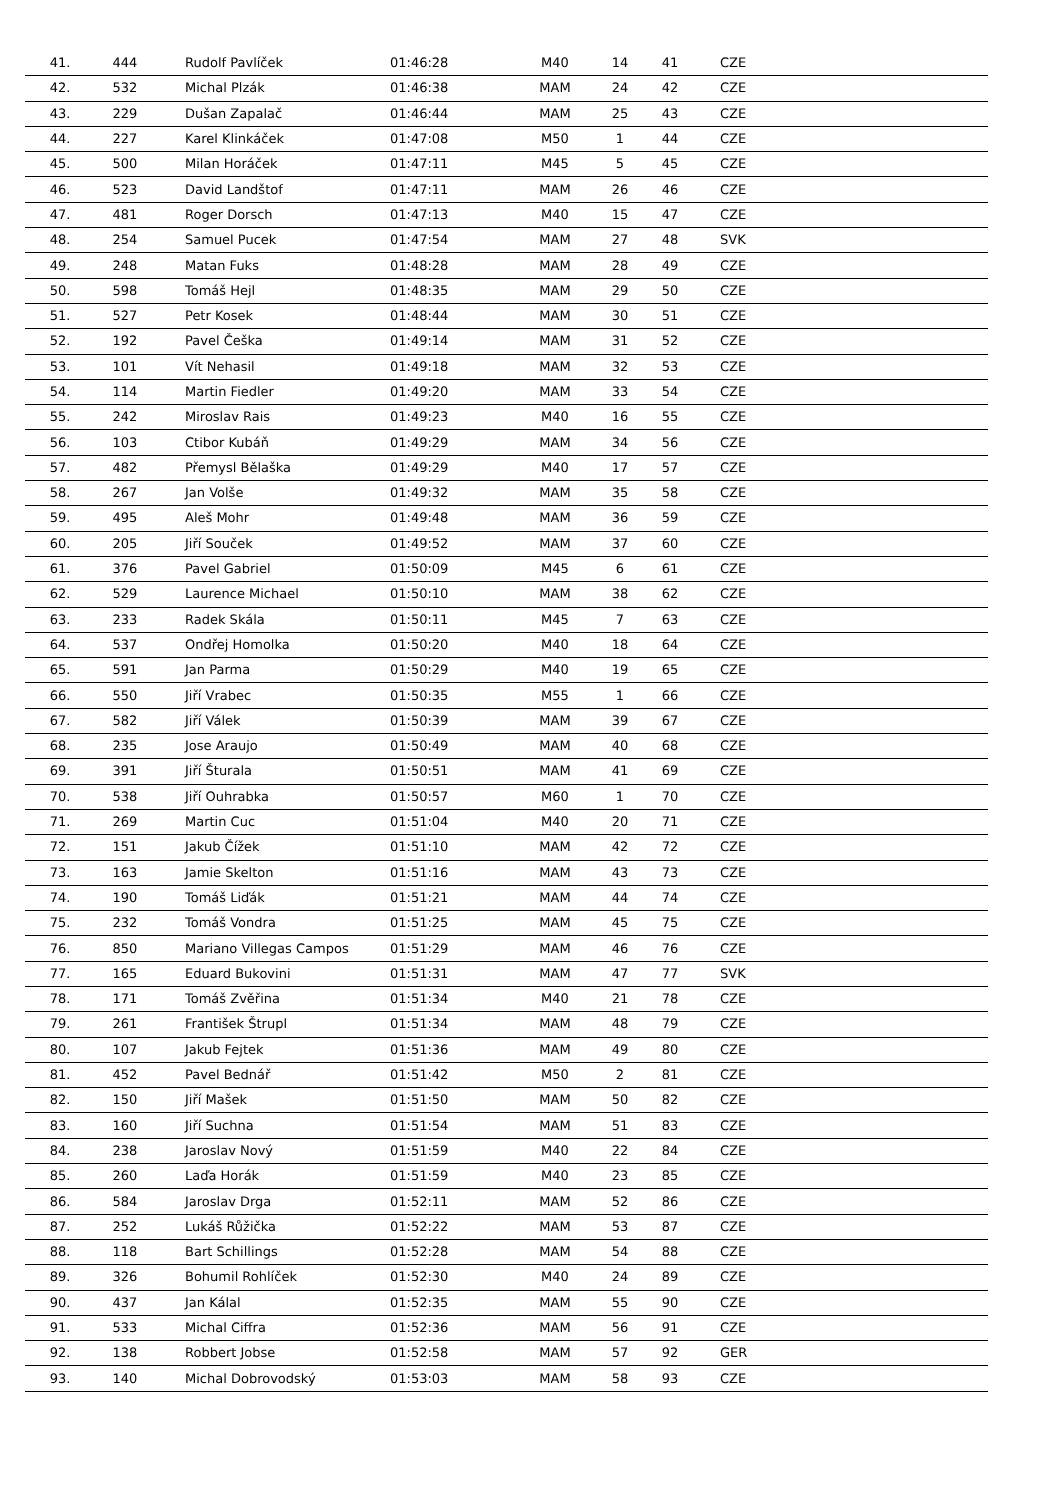| 41. | 444 | Rudolf Pavlíček | 01:46:28 | M40 | 14 | 41 | CZE |
| 42. | 532 | Michal Plzák | 01:46:38 | MAM | 24 | 42 | CZE |
| 43. | 229 | Dušan Zapalač | 01:46:44 | MAM | 25 | 43 | CZE |
| 44. | 227 | Karel Klinkáček | 01:47:08 | M50 | 1 | 44 | CZE |
| 45. | 500 | Milan Horáček | 01:47:11 | M45 | 5 | 45 | CZE |
| 46. | 523 | David Landštof | 01:47:11 | MAM | 26 | 46 | CZE |
| 47. | 481 | Roger Dorsch | 01:47:13 | M40 | 15 | 47 | CZE |
| 48. | 254 | Samuel Pucek | 01:47:54 | MAM | 27 | 48 | SVK |
| 49. | 248 | Matan Fuks | 01:48:28 | MAM | 28 | 49 | CZE |
| 50. | 598 | Tomáš Hejl | 01:48:35 | MAM | 29 | 50 | CZE |
| 51. | 527 | Petr Kosek | 01:48:44 | MAM | 30 | 51 | CZE |
| 52. | 192 | Pavel Češka | 01:49:14 | MAM | 31 | 52 | CZE |
| 53. | 101 | Vít Nehasil | 01:49:18 | MAM | 32 | 53 | CZE |
| 54. | 114 | Martin Fiedler | 01:49:20 | MAM | 33 | 54 | CZE |
| 55. | 242 | Miroslav Rais | 01:49:23 | M40 | 16 | 55 | CZE |
| 56. | 103 | Ctibor Kubáň | 01:49:29 | MAM | 34 | 56 | CZE |
| 57. | 482 | Přemysl Bělaška | 01:49:29 | M40 | 17 | 57 | CZE |
| 58. | 267 | Jan Volše | 01:49:32 | MAM | 35 | 58 | CZE |
| 59. | 495 | Aleš Mohr | 01:49:48 | MAM | 36 | 59 | CZE |
| 60. | 205 | Jiří Souček | 01:49:52 | MAM | 37 | 60 | CZE |
| 61. | 376 | Pavel Gabriel | 01:50:09 | M45 | 6 | 61 | CZE |
| 62. | 529 | Laurence Michael | 01:50:10 | MAM | 38 | 62 | CZE |
| 63. | 233 | Radek Skála | 01:50:11 | M45 | 7 | 63 | CZE |
| 64. | 537 | Ondřej Homolka | 01:50:20 | M40 | 18 | 64 | CZE |
| 65. | 591 | Jan Parma | 01:50:29 | M40 | 19 | 65 | CZE |
| 66. | 550 | Jiří Vrabec | 01:50:35 | M55 | 1 | 66 | CZE |
| 67. | 582 | Jiří Válek | 01:50:39 | MAM | 39 | 67 | CZE |
| 68. | 235 | Jose Araujo | 01:50:49 | MAM | 40 | 68 | CZE |
| 69. | 391 | Jiří Šturala | 01:50:51 | MAM | 41 | 69 | CZE |
| 70. | 538 | Jiří Ouhrabka | 01:50:57 | M60 | 1 | 70 | CZE |
| 71. | 269 | Martin Cuc | 01:51:04 | M40 | 20 | 71 | CZE |
| 72. | 151 | Jakub Čížek | 01:51:10 | MAM | 42 | 72 | CZE |
| 73. | 163 | Jamie Skelton | 01:51:16 | MAM | 43 | 73 | CZE |
| 74. | 190 | Tomáš Liďák | 01:51:21 | MAM | 44 | 74 | CZE |
| 75. | 232 | Tomáš Vondra | 01:51:25 | MAM | 45 | 75 | CZE |
| 76. | 850 | Mariano Villegas Campos | 01:51:29 | MAM | 46 | 76 | CZE |
| 77. | 165 | Eduard Bukovini | 01:51:31 | MAM | 47 | 77 | SVK |
| 78. | 171 | Tomáš Zvěřina | 01:51:34 | M40 | 21 | 78 | CZE |
| 79. | 261 | František Štrupl | 01:51:34 | MAM | 48 | 79 | CZE |
| 80. | 107 | Jakub Fejtek | 01:51:36 | MAM | 49 | 80 | CZE |
| 81. | 452 | Pavel Bednář | 01:51:42 | M50 | 2 | 81 | CZE |
| 82. | 150 | Jiří Mašek | 01:51:50 | MAM | 50 | 82 | CZE |
| 83. | 160 | Jiří Suchna | 01:51:54 | MAM | 51 | 83 | CZE |
| 84. | 238 | Jaroslav Nový | 01:51:59 | M40 | 22 | 84 | CZE |
| 85. | 260 | Laďa Horák | 01:51:59 | M40 | 23 | 85 | CZE |
| 86. | 584 | Jaroslav Drga | 01:52:11 | MAM | 52 | 86 | CZE |
| 87. | 252 | Lukáš Růžička | 01:52:22 | MAM | 53 | 87 | CZE |
| 88. | 118 | Bart Schillings | 01:52:28 | MAM | 54 | 88 | CZE |
| 89. | 326 | Bohumil Rohlíček | 01:52:30 | M40 | 24 | 89 | CZE |
| 90. | 437 | Jan Kálal | 01:52:35 | MAM | 55 | 90 | CZE |
| 91. | 533 | Michal Ciffra | 01:52:36 | MAM | 56 | 91 | CZE |
| 92. | 138 | Robbert Jobse | 01:52:58 | MAM | 57 | 92 | GER |
| 93. | 140 | Michal Dobrovodský | 01:53:03 | MAM | 58 | 93 | CZE |